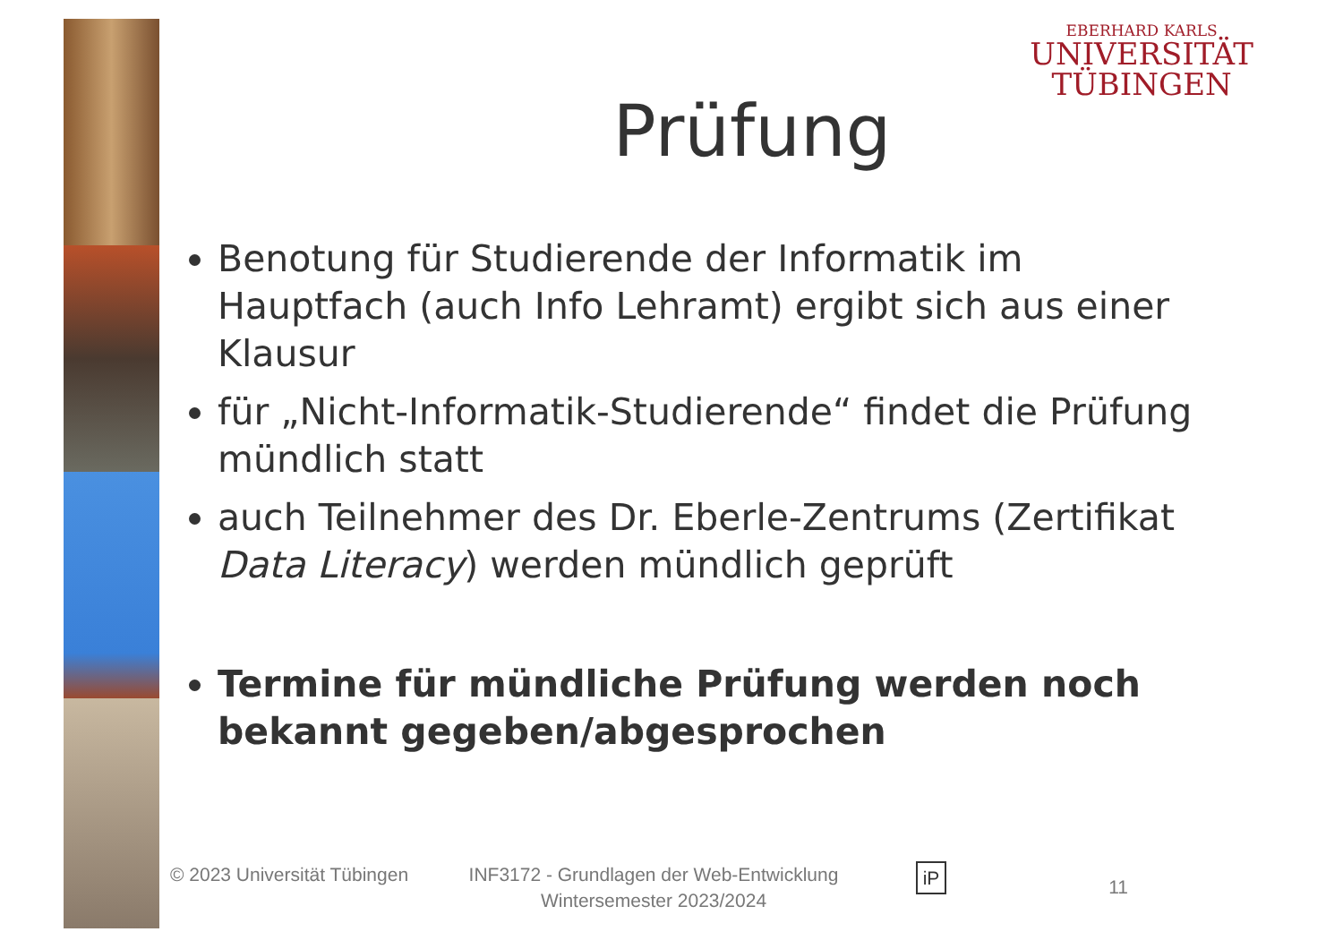EBERHARD KARLS
UNIVERSITÄT
TÜBINGEN
Prüfung
Benotung für Studierende der Informatik im Hauptfach (auch Info Lehramt) ergibt sich aus einer Klausur
für „Nicht-Informatik-Studierende“ findet die Prüfung mündlich statt
auch Teilnehmer des Dr. Eberle-Zentrums (Zertifikat Data Literacy) werden mündlich geprüft
Termine für mündliche Prüfung werden noch bekannt gegeben/abgesprochen
© 2023 Universität Tübingen
INF3172 - Grundlagen der Web-Entwicklung Wintersemester 2023/2024
iP
11